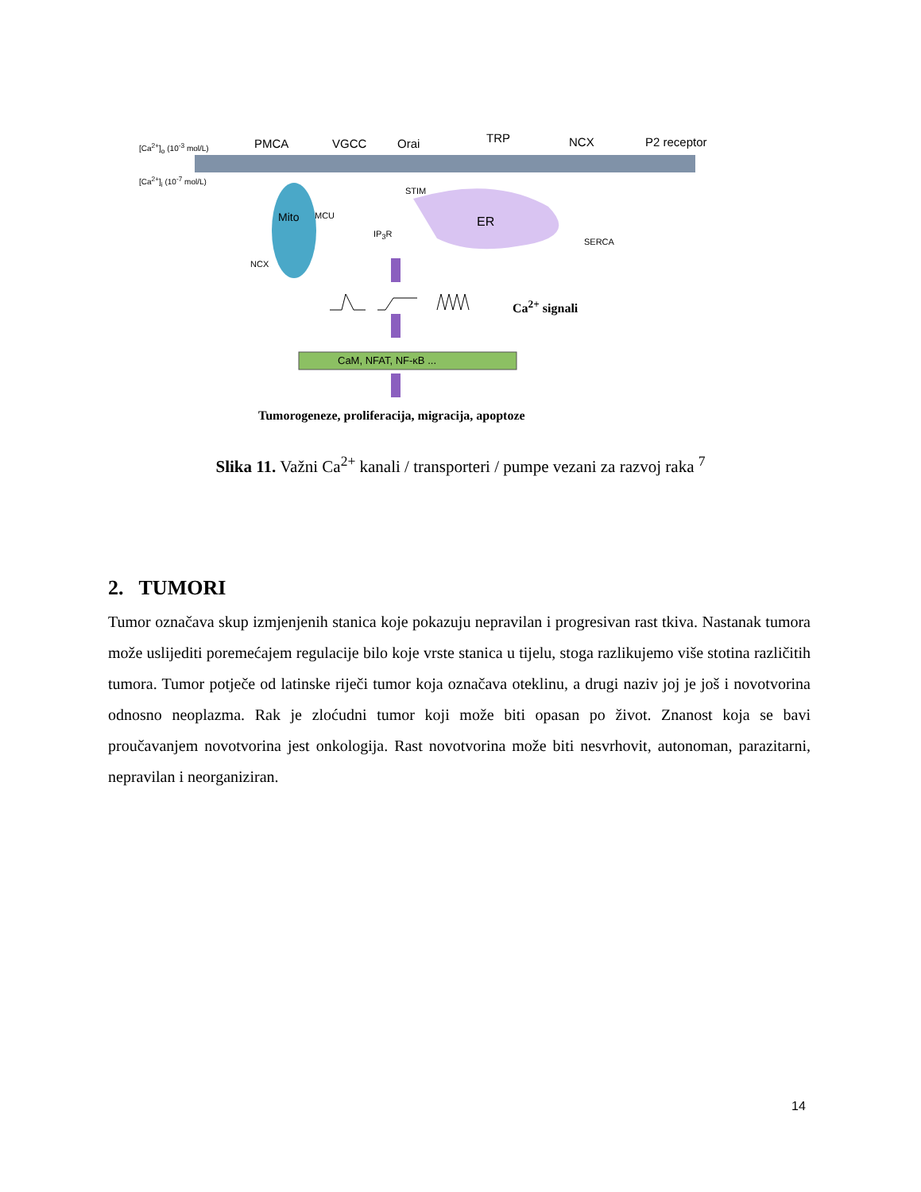PMCA VGCC Orai TRP NCX P2 receptor [Ca<sup>2+</sup>]<sub>o</sub> (10<sup>-3</sup> mol/L)
[Ca<sup>2+</sup>]<sub>i</sub> (10<sup>-7</sup> mol/L)
STIM
MCU
IP<sub>3</sub>R
ER
SERCA
NCX
Mito
Ca<sup>2+</sup> signali
CaM, NFAT, NF-κB ...
Tumorogeneze, proliferacija, migracija, apoptoze
Slika 11. Važni Ca<sup>2+</sup> kanali / transporteri / pumpe vezani za razvoj raka <sup>7</sup>
2. TUMORI
Tumor označava skup izmjenjenih stanica koje pokazuju nepravilan i progresivan rast tkiva. Nastanak tumora može uslijediti poremećajem regulacije bilo koje vrste stanica u tijelu, stoga razlikujemo više stotina različitih tumora. Tumor potječe od latinske riječi tumor koja označava oteklinu, a drugi naziv joj je još i novotvorina odnosno neoplazma. Rak je zloćudni tumor koji može biti opasan po život. Znanost koja se bavi proučavanjem novotvorina jest onkologija. Rast novotvorina može biti nesvrhovit, autonoman, parazitarni, nepravilan i neorganiziran.
14